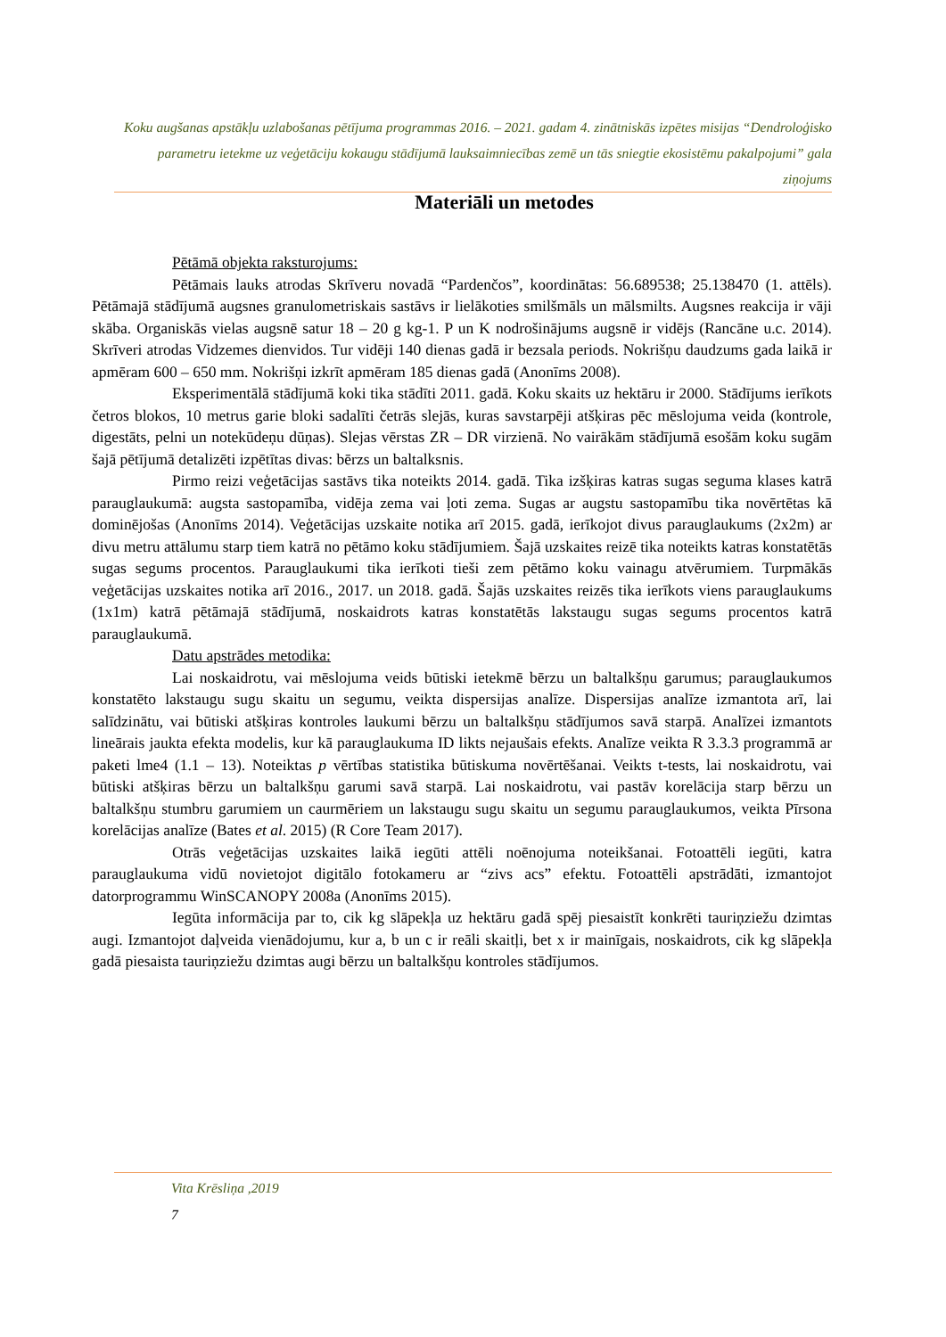Koku augšanas apstākļu uzlabošanas pētījuma programmas 2016. – 2021. gadam 4. zinātniskās izpētes misijas “Dendroloģisko parametru ietekme uz veģetāciju kokaugu stādījumā lauksaimniecības zemē un tās sniegtie ekosistēmu pakalpojumi” gala ziņojums
Materiāli un metodes
Pētāmā objekta raksturojums:
Pētāmais lauks atrodas Skrīveru novadā “Pardenčos”, koordinātas: 56.689538; 25.138470 (1. attēls). Pētāmajā stādījumā augsnes granulometriskais sastāvs ir lielākoties smilšmāls un mālsmilts. Augsnes reakcija ir vāji skāba. Organiskās vielas augsnē satur 18 – 20 g kg-1. P un K nodrošinājums augsnē ir vidējs (Rancāne u.c. 2014). Skrīveri atrodas Vidzemes dienvidos. Tur vidēji 140 dienas gadā ir bezsala periods. Nokrišņu daudzums gada laikā ir apmēram 600 – 650 mm. Nokrišņi izkrīt apmēram 185 dienas gadā (Anonīms 2008).
Eksperimentālā stādījumā koki tika stādīti 2011. gadā. Koku skaits uz hektāru ir 2000. Stādījums ierīkots četros blokos, 10 metrus garie bloki sadalīti četrās slejās, kuras savstarpēji atšķiras pēc mēslojuma veida (kontrole, digestāts, pelni un notekūdeņu dūņas). Slejas vērstas ZR – DR virzienā. No vairākām stādījumā esošām koku sugām šajā pētījumā detalizēti izpētītas divas: bērzs un baltalksnis.
Pirmo reizi veģetācijas sastāvs tika noteikts 2014. gadā. Tika izšķiras katras sugas seguma klases katrā parauglaukumā: augsta sastopamība, vidēja zema vai ļoti zema. Sugas ar augstu sastopamību tika novērtētas kā dominējošas (Anonīms 2014). Veģetācijas uzskaite notika arī 2015. gadā, ierīkojot divus parauglaukums (2x2m) ar divu metru attālumu starp tiem katrā no pētāmo koku stādījumiem. Šajā uzskaites reizē tika noteikts katras konstatētās sugas segums procentos. Parauglaukumi tika ierīkoti tieši zem pētāmo koku vainagu atvērumiem. Turpmākās veģetācijas uzskaites notika arī 2016., 2017. un 2018. gadā. Šajās uzskaites reizēs tika ierīkots viens parauglaukums (1x1m) katrā pētāmajā stādījumā, noskaidrots katras konstatētās lakstaugu sugas segums procentos katrā parauglaukumā.
Datu apstrādes metodika:
Lai noskaidrotu, vai mēslojuma veids būtiski ietekmē bērzu un baltalkšņu garumus; parauglaukumos konstatēto lakstaugu sugu skaitu un segumu, veikta dispersijas analīze. Dispersijas analīze izmantota arī, lai salīdzinātu, vai būtiski atšķiras kontroles laukumi bērzu un baltalkšņu stādījumos savā starpā. Analīzei izmantots lineārais jaukta efekta modelis, kur kā parauglaukuma ID likts nejaušais efekts. Analīze veikta R 3.3.3 programmā ar paketi lme4 (1.1 – 13). Noteiktas p vērtības statistika būtiskuma novērtēšanai. Veikts t-tests, lai noskaidrotu, vai būtiski atšķiras bērzu un baltalkšņu garumi savā starpā. Lai noskaidrotu, vai pastāv korelācija starp bērzu un baltalkšņu stumbru garumiem un caurmēriem un lakstaugu sugu skaitu un segumu parauglaukumos, veikta Pīrsona korelācijas analīze (Bates et al. 2015) (R Core Team 2017).
Otrās veģetācijas uzskaites laikā iegūti attēli noēnojuma noteikšanai. Fotoattēli iegūti, katra parauglaukuma vidū novietojot digitālo fotokameru ar “zivs acs” efektu. Fotoattēli apstrādāti, izmantojot datorprogrammu WinSCANOPY 2008a (Anonīms 2015).
Iegūta informācija par to, cik kg slāpekļa uz hektāru gadā spēj piesaistīt konkrēti tauriņziežu dzimtas augi. Izmantojot daļveida vienādojumu, kur a, b un c ir reāli skaitļi, bet x ir mainīgais, noskaidrots, cik kg slāpekļa gadā piesaista tauriņziežu dzimtas augi bērzu un baltalkšņu kontroles stādījumos.
Vita Krēsliņa ,2019
7